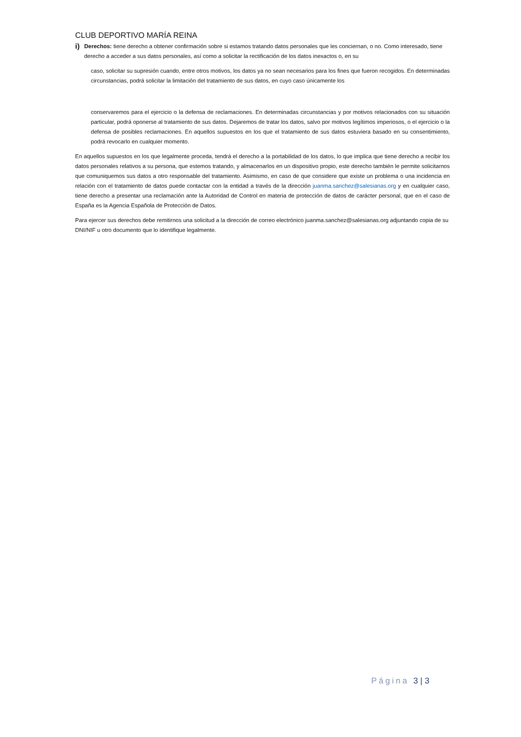CLUB DEPORTIVO MARÍA REINA
i)
Derechos: tiene derecho a obtener confirmación sobre si estamos tratando datos personales que les conciernan, o no. Como interesado, tiene derecho a acceder a sus datos personales, así como a solicitar la rectificación de los datos inexactos o, en su
caso, solicitar su supresión cuando, entre otros motivos, los datos ya no sean necesarios para los fines que fueron recogidos. En determinadas circunstancias, podrá solicitar la limitación del tratamiento de sus datos, en cuyo caso únicamente los
conservaremos para el ejercicio o la defensa de reclamaciones. En determinadas circunstancias y por motivos relacionados con su situación particular, podrá oponerse al tratamiento de sus datos. Dejaremos de tratar los datos, salvo por motivos legítimos imperiosos, o el ejercicio o la defensa de posibles reclamaciones. En aquellos supuestos en los que el tratamiento de sus datos estuviera basado en su consentimiento, podrá revocarlo en cualquier momento.
En aquellos supuestos en los que legalmente proceda, tendrá el derecho a la portabilidad de los datos, lo que implica que tiene derecho a recibir los datos personales relativos a su persona, que estemos tratando, y almacenarlos en un dispositivo propio, este derecho también le permite solicitarnos que comuniquemos sus datos a otro responsable del tratamiento. Asimismo, en caso de que considere que existe un problema o una incidencia en relación con el tratamiento de datos puede contactar con la entidad a través de la dirección juanma.sanchez@salesianas.org y en cualquier caso, tiene derecho a presentar una reclamación ante la Autoridad de Control en materia de protección de datos de carácter personal, que en el caso de España es la Agencia Española de Protección de Datos.
Para ejercer sus derechos debe remitirnos una solicitud a la dirección de correo electrónico juanma.sanchez@salesianas.org adjuntando copia de su DNI/NIF u otro documento que lo identifique legalmente.
Página 3 | 3